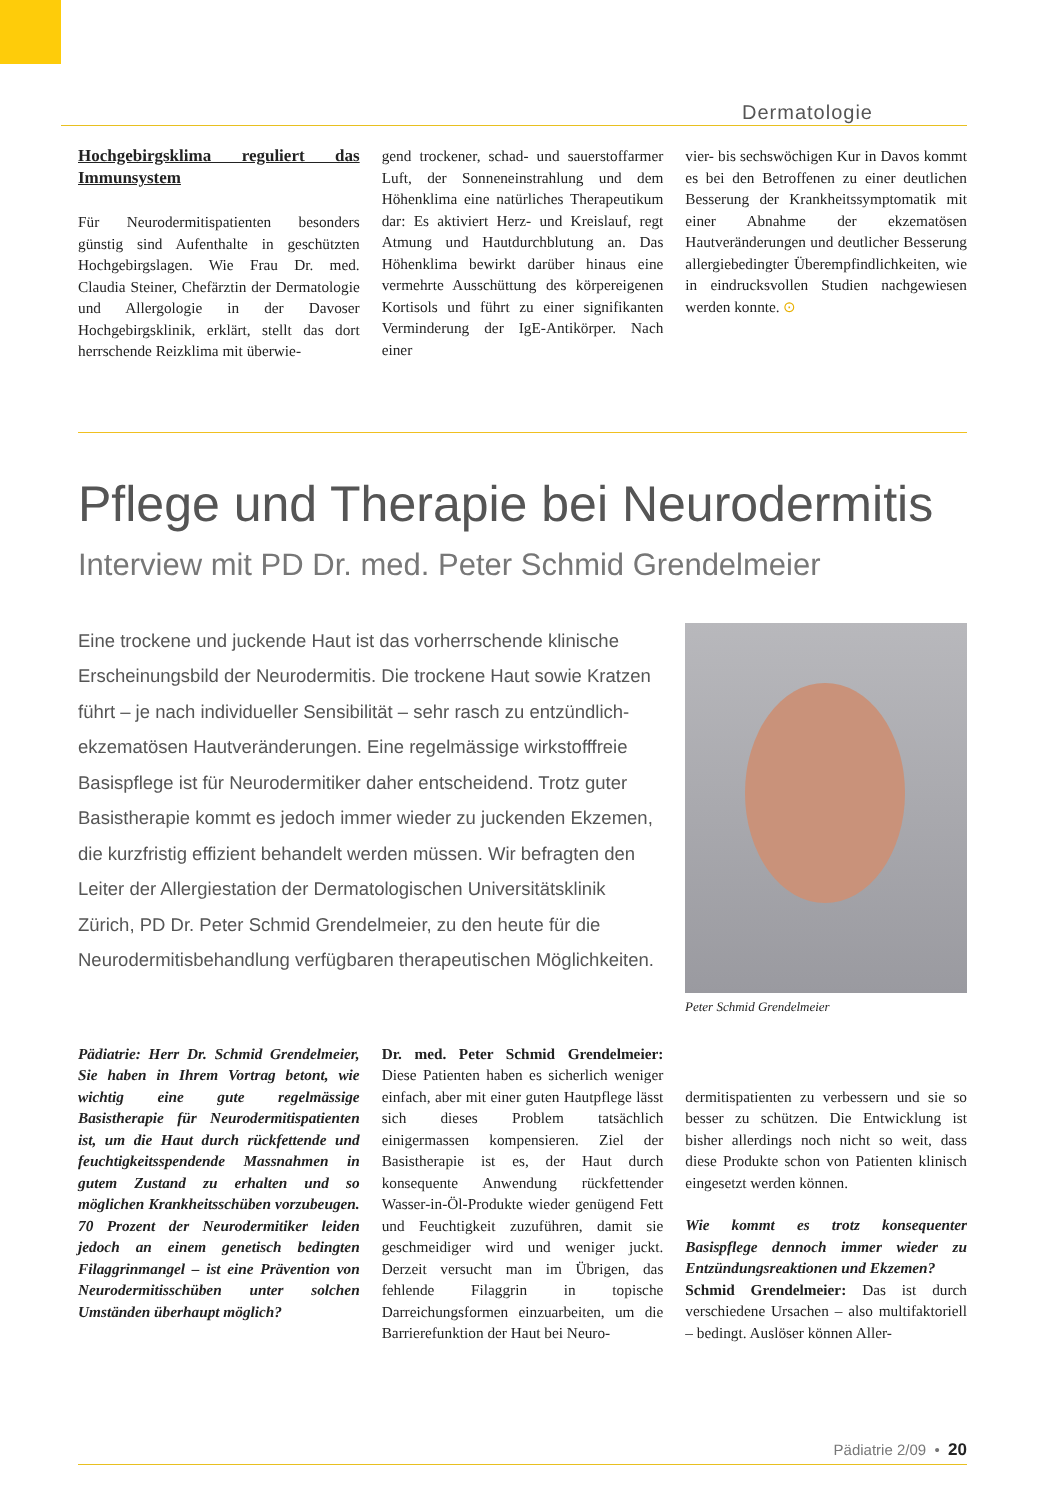Dermatologie
Hochgebirgsklima reguliert das Immunsystem
Für Neurodermitispatienten besonders günstig sind Aufenthalte in geschützten Hochgebirgslagen. Wie Frau Dr. med. Claudia Steiner, Chefärztin der Dermatologie und Allergologie in der Davoser Hochgebirgsklinik, erklärt, stellt das dort herrschende Reizklima mit überwie-
gend trockener, schad- und sauerstoffarmer Luft, der Sonneneinstrahlung und dem Höhenklima eine natürliches Therapeutikum dar: Es aktiviert Herz- und Kreislauf, regt Atmung und Hautdurchblutung an. Das Höhenklima bewirkt darüber hinaus eine vermehrte Ausschüttung des körpereigenen Kortisols und führt zu einer signifikanten Verminderung der IgE-Antikörper. Nach einer
vier- bis sechswöchigen Kur in Davos kommt es bei den Betroffenen zu einer deutlichen Besserung der Krankheitssymptomatik mit einer Abnahme der ekzematösen Hautveränderungen und deutlicher Besserung allergiebedingter Überempfindlichkeiten, wie in eindrucksvollen Studien nachgewiesen werden konnte. ⊙
Pflege und Therapie bei Neurodermitis
Interview mit PD Dr. med. Peter Schmid Grendelmeier
Eine trockene und juckende Haut ist das vorherrschende klinische Erscheinungsbild der Neurodermitis. Die trockene Haut sowie Kratzen führt – je nach individueller Sensibilität – sehr rasch zu entzündlich-ekzematösen Hautveränderungen. Eine regelmässige wirkstofffreie Basispflege ist für Neurodermitiker daher entscheidend. Trotz guter Basistherapie kommt es jedoch immer wieder zu juckenden Ekzemen, die kurzfristig effizient behandelt werden müssen. Wir befragten den Leiter der Allergiestation der Dermatologischen Universitätsklinik Zürich, PD Dr. Peter Schmid Grendelmeier, zu den heute für die Neurodermitisbehandlung verfügbaren therapeutischen Möglichkeiten.
Peter Schmid Grendelmeier
Pädiatrie: Herr Dr. Schmid Grendelmeier, Sie haben in Ihrem Vortrag betont, wie wichtig eine gute regelmässige Basistherapie für Neurodermitispatienten ist, um die Haut durch rückfettende und feuchtigkeitsspendende Massnahmen in gutem Zustand zu erhalten und so möglichen Krankheitsschüben vorzubeugen. 70 Prozent der Neurodermitiker leiden jedoch an einem genetisch bedingten Filaggrinmangel – ist eine Prävention von Neurodermitisschüben unter solchen Umständen überhaupt möglich?
Dr. med. Peter Schmid Grendelmeier: Diese Patienten haben es sicherlich weniger einfach, aber mit einer guten Hautpflege lässt sich dieses Problem tatsächlich einigermassen kompensieren. Ziel der Basistherapie ist es, der Haut durch konsequente Anwendung rückfettender Wasser-in-Öl-Produkte wieder genügend Fett und Feuchtigkeit zuzuführen, damit sie geschmeidiger wird und weniger juckt. Derzeit versucht man im Übrigen, das fehlende Filaggrin in topische Darreichungsformen einzuarbeiten, um die Barrierefunktion der Haut bei Neuro-
dermitispatienten zu verbessern und sie so besser zu schützen. Die Entwicklung ist bisher allerdings noch nicht so weit, dass diese Produkte schon von Patienten klinisch eingesetzt werden können.
Wie kommt es trotz konsequenter Basispflege dennoch immer wieder zu Entzündungsreaktionen und Ekzemen?
Schmid Grendelmeier: Das ist durch verschiedene Ursachen – also multifaktoriell – bedingt. Auslöser können Aller-
Pädiatrie 2/09 • 20